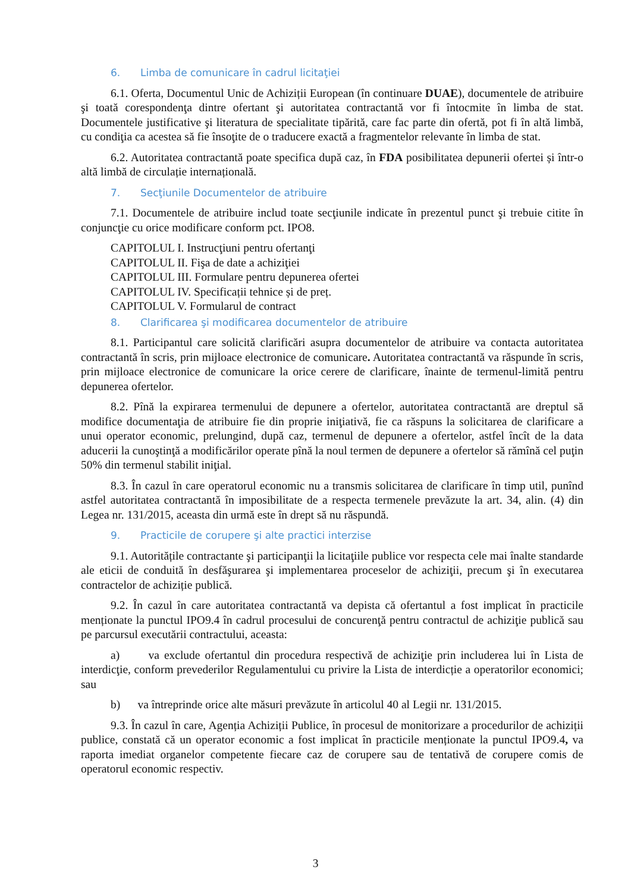6. Limba de comunicare în cadrul licitaţiei
6.1. Oferta, Documentul Unic de Achiziții European (în continuare DUAE), documentele de atribuire şi toată corespondenţa dintre ofertant şi autoritatea contractantă vor fi întocmite în limba de stat. Documentele justificative şi literatura de specialitate tipărită, care fac parte din ofertă, pot fi în altă limbă, cu condiţia ca acestea să fie însoţite de o traducere exactă a fragmentelor relevante în limba de stat.
6.2. Autoritatea contractantă poate specifica după caz, în FDA posibilitatea depunerii ofertei și într-o altă limbă de circulație internațională.
7. Secţiunile Documentelor de atribuire
7.1. Documentele de atribuire includ toate secţiunile indicate în prezentul punct şi trebuie citite în conjuncţie cu orice modificare conform pct. IPO8.
CAPITOLUL I. Instrucţiuni pentru ofertanţi
CAPITOLUL II. Fişa de date a achiziţiei
CAPITOLUL III. Formulare pentru depunerea ofertei
CAPITOLUL IV. Specificații tehnice și de preț.
CAPITOLUL V. Formularul de contract
8. Clarificarea şi modificarea documentelor de atribuire
8.1. Participantul care solicită clarificări asupra documentelor de atribuire va contacta autoritatea contractantă în scris, prin mijloace electronice de comunicare. Autoritatea contractantă va răspunde în scris, prin mijloace electronice de comunicare la orice cerere de clarificare, înainte de termenul-limită pentru depunerea ofertelor.
8.2. Pînă la expirarea termenului de depunere a ofertelor, autoritatea contractantă are dreptul să modifice documentaţia de atribuire fie din proprie iniţiativă, fie ca răspuns la solicitarea de clarificare a unui operator economic, prelungind, după caz, termenul de depunere a ofertelor, astfel încît de la data aducerii la cunoştinţă a modificărilor operate pînă la noul termen de depunere a ofertelor să rămînă cel puţin 50% din termenul stabilit iniţial.
8.3. În cazul în care operatorul economic nu a transmis solicitarea de clarificare în timp util, punînd astfel autoritatea contractantă în imposibilitate de a respecta termenele prevăzute la art. 34, alin. (4) din Legea nr. 131/2015, aceasta din urmă este în drept să nu răspundă.
9. Practicile de corupere şi alte practici interzise
9.1. Autoritățile contractante şi participanţii la licitaţiile publice vor respecta cele mai înalte standarde ale eticii de conduită în desfăşurarea şi implementarea proceselor de achiziţii, precum şi în executarea contractelor de achiziție publică.
9.2. În cazul în care autoritatea contractantă va depista că ofertantul a fost implicat în practicile menționate la punctul IPO9.4 în cadrul procesului de concurenţă pentru contractul de achiziţie publică sau pe parcursul executării contractului, aceasta:
a) va exclude ofertantul din procedura respectivă de achiziţie prin includerea lui în Lista de interdicţie, conform prevederilor Regulamentului cu privire la Lista de interdicție a operatorilor economici; sau
b) va întreprinde orice alte măsuri prevăzute în articolul 40 al Legii nr. 131/2015.
9.3. În cazul în care, Agenția Achiziții Publice, în procesul de monitorizare a procedurilor de achiziții publice, constată că un operator economic a fost implicat în practicile menționate la punctul IPO9.4, va raporta imediat organelor competente fiecare caz de corupere sau de tentativă de corupere comis de operatorul economic respectiv.
3